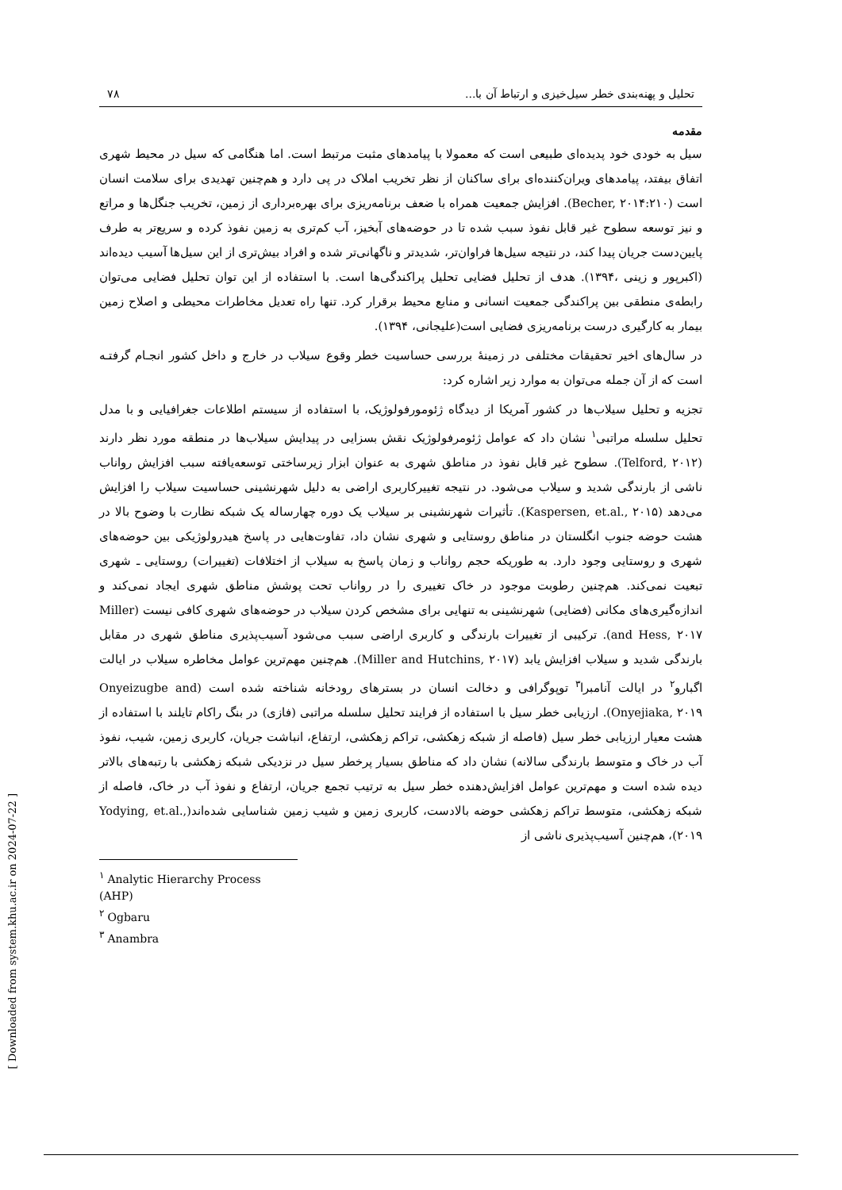تحلیل و پهنه‌بندی خطر سیل‌خیزی و ارتباط آن با... ۷۸
مقدمه
سیل به خودی خود پدیده‌ای طبیعی است که معمولا با پیامدهای مثبت مرتبط است. اما هنگامی که سیل در محیط شهری اتفاق بیفتد، پیامدهای ویران‌کننده‌ای برای ساکنان از نظر تخریب املاک در پی دارد و هم‌چنین تهدیدی برای سلامت انسان است (Becher, ۲۰۱۴:۲۱۰). افزایش جمعیت همراه با ضعف برنامه‌ریزی برای بهره‌برداری از زمین، تخریب جنگل‌ها و مراتع و نیز توسعه سطوح غیر قابل نفوذ سبب شده تا در حوضه‌های آبخیز، آب کم‌تری به زمین نفوذ کرده و سریع‌تر به طرف پایین‌دست جریان پیدا کند، در نتیجه سیل‌ها فراوان‌تر، شدیدتر و ناگهانی‌تر شده و افراد بیش‌تری از این سیل‌ها آسیب دیده‌اند (اکبرپور و زینی ،۱۳۹۴). هدف از تحلیل فضایی تحلیل پراکندگی‌ها است. با استفاده از این توان تحلیل فضایی می‌توان رابطه‌ی منطقی بین پراکندگی جمعیت انسانی و منابع محیط برقرار کرد. تنها راه تعدیل مخاطرات محیطی و اصلاح زمین بیمار به کارگیری درست برنامه‌ریزی فضایی است(علیجانی، ۱۳۹۴).
در سال‌های اخیر تحقیقات مختلفی در زمینۀ بررسی حساسیت خطر وقوع سیلاب در خارج و داخل کشور انجـام گرفتـه است که از آن جمله می‌توان به موارد زیر اشاره کرد:
تجزیه و تحلیل سیلاب‌ها در کشور آمریکا از دیدگاه ژئومورفولوژیک، با استفاده از سیستم اطلاعات جغرافیایی و با مدل تحلیل سلسله مراتبی<sup>۱</sup> نشان داد که عوامل ژئومرفولوژیک نقش بسزایی در پیدایش سیلاب‌ها در منطقه مورد نظر دارند (Telford, ۲۰۱۲). سطوح غیر قابل نفوذ در مناطق شهری به عنوان ابزار زیرساختی توسعه‌یافته سبب افزایش رواناب ناشی از بارندگی شدید و سیلاب می‌شود. در نتیجه تغییرکاربری اراضی به دلیل شهرنشینی حساسیت سیلاب را افزایش می‌دهد (Kaspersen, et.al., ۲۰۱۵). تأثیرات شهرنشینی بر سیلاب یک دوره چهارساله یک شبکه نظارت با وضوح بالا در هشت حوضه جنوب انگلستان در مناطق روستایی و شهری نشان داد، تفاوت‌هایی در پاسخ هیدرولوژیکی بین حوضه‌های شهری و روستایی وجود دارد. به طوریکه حجم رواناب و زمان پاسخ به سیلاب از اختلافات (تغییرات) روستایی ـ شهری تبعیت نمی‌کند. هم‌چنین رطوبت موجود در خاک تغییری را در رواناب تحت پوشش مناطق شهری ایجاد نمی‌کند و اندازه‌گیری‌های مکانی (فضایی) شهرنشینی به تنهایی برای مشخص کردن سیلاب در حوضه‌های شهری کافی نیست (Miller and Hess, ۲۰۱۷). ترکیبی از تغییرات بارندگی و کاربری اراضی سبب می‌شود آسیب‌پذیری مناطق شهری در مقابل بارندگی شدید و سیلاب افزایش یابد (Miller and Hutchins, ۲۰۱۷). هم‌چنین مهم‌ترین عوامل مخاطره سیلاب در ایالت اگبارو<sup>۲</sup> در ایالت آنامبرا<sup>۳</sup> توپوگرافی و دخالت انسان در بسترهای رودخانه شناخته شده است (Onyeizugbe and Onyejiaka, ۲۰۱۹). ارزیابی خطر سیل با استفاده از فرایند تحلیل سلسله مراتبی (فازی) در بنگ راکام تایلند با استفاده از هشت معیار ارزیابی خطر سیل (فاصله از شبکه زهکشی، تراکم زهکشی، ارتفاع، انباشت جریان، کاربری زمین، شیب، نفوذ آب در خاک و متوسط بارندگی سالانه) نشان داد که مناطق بسیار پرخطر سیل در نزدیکی شبکه زهکشی با رتبه‌های بالاتر دیده شده است و مهم‌ترین عوامل افزایش‌دهنده خطر سیل به ترتیب تجمع جریان، ارتفاع و نفوذ آب در خاک، فاصله از شبکه زهکشی، متوسط تراکم زهکشی حوضه بالادست، کاربری زمین و شیب زمین شناسایی شده‌اند(Yodying, et.al., ۲۰۱۹)، هم‌چنین آسیب‌پذیری ناشی از
<sup>۱</sup> Analytic Hierarchy Process (AHP)
<sup>۲</sup> Ogbaru
<sup>۳</sup> Anambra
[ Downloaded from system.khu.ac.ir on 2024-07-22 ]